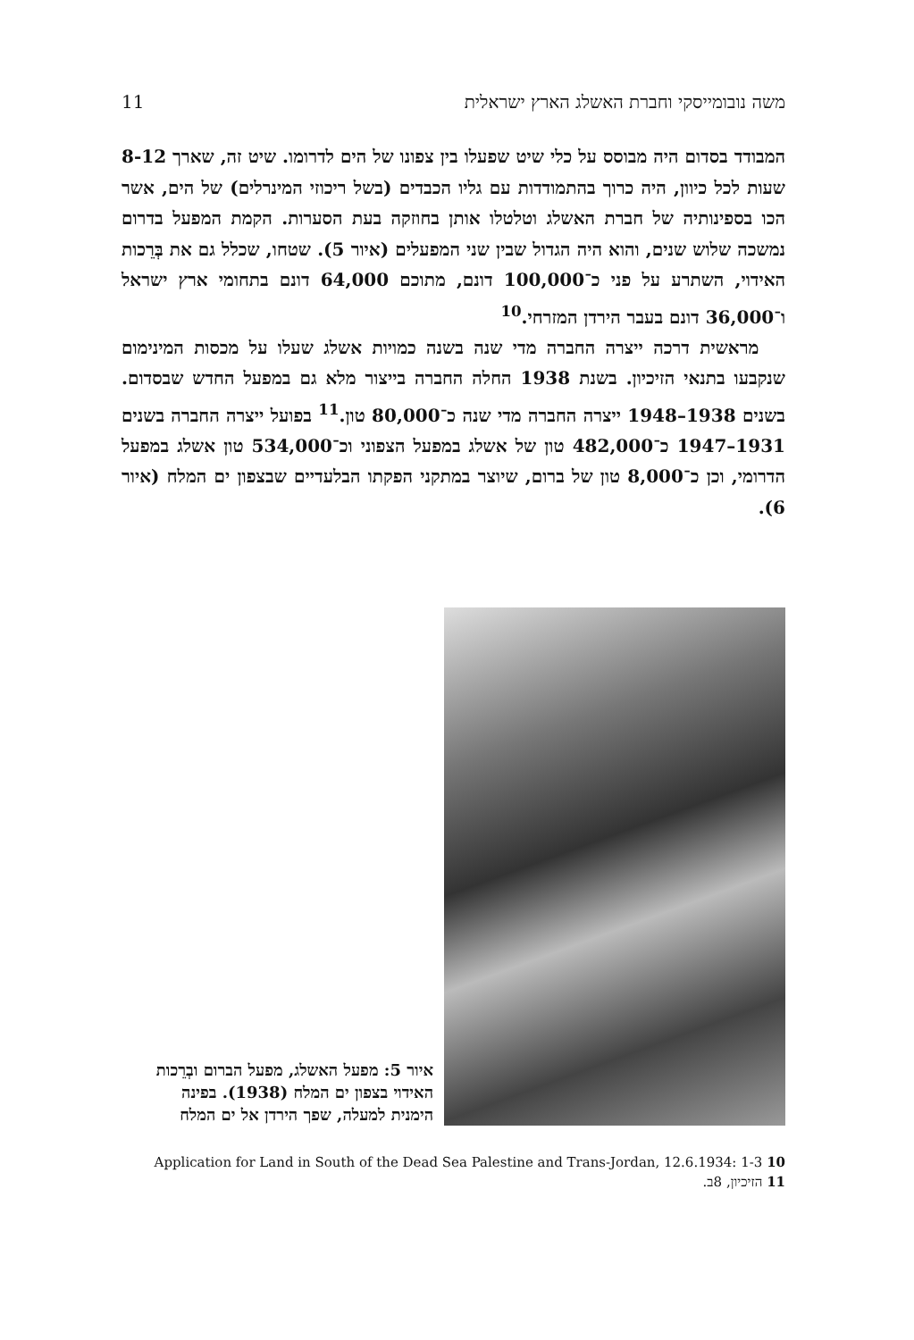11 משה נובומייסקי וחברת האשלג הארץ ישראלית
המבודד בסדום היה מבוסס על כלי שיט שפעלו בין צפונו של הים לדרומו. שיט זה, שארך 8-12 שעות לכל כיוון, היה כרוך בהתמודדות עם גליו הכבדים (בשל ריכוזי המינרלים) של הים, אשר הכו בספינותיה של חברת האשלג וטלטלו אותן בחוזקה בעת הסערות. הקמת המפעל בדרום נמשכה שלוש שנים, והוא היה הגדול שבין שני המפעלים (איור 5). שטחו, שכלל גם את בְּרֵכות האידוי, השתרע על פני כ־100,000 דונם, מתוכם 64,000 דונם בתחומי ארץ ישראל ו־36,000 דונם בעבר הירדן המזרחי.<sup>10</sup>
מראשית דרכה ייצרה החברה מדי שנה בשנה כמויות אשלג שעלו על מכסות המינימום שנקבעו בתנאי הזיכיון. בשנת 1938 החלה החברה בייצור מלא גם במפעל החדש שבסדום. בשנים 1938–1948 ייצרה החברה מדי שנה כ־80,000 טון.<sup>11</sup> בפועל ייצרה החברה בשנים 1931–1947 כ־482,000 טון של אשלג במפעל הצפוני וכ־534,000 טון אשלג במפעל הדרומי, וכן כ־8,000 טון של ברום, שיוצר במתקני הפקתו הבלעדיים שבצפון ים המלח (איור 6).
איור 5: מפעל האשלג, מפעל הברום ובְרֵכות האידוי בצפון ים המלח (1938). בפינה הימנית למעלה, שפך הירדן אל ים המלח
10 Application for Land in South of the Dead Sea Palestine and Trans-Jordan, 12.6.1934: 1-3
11 הזיכיון, 8ב.